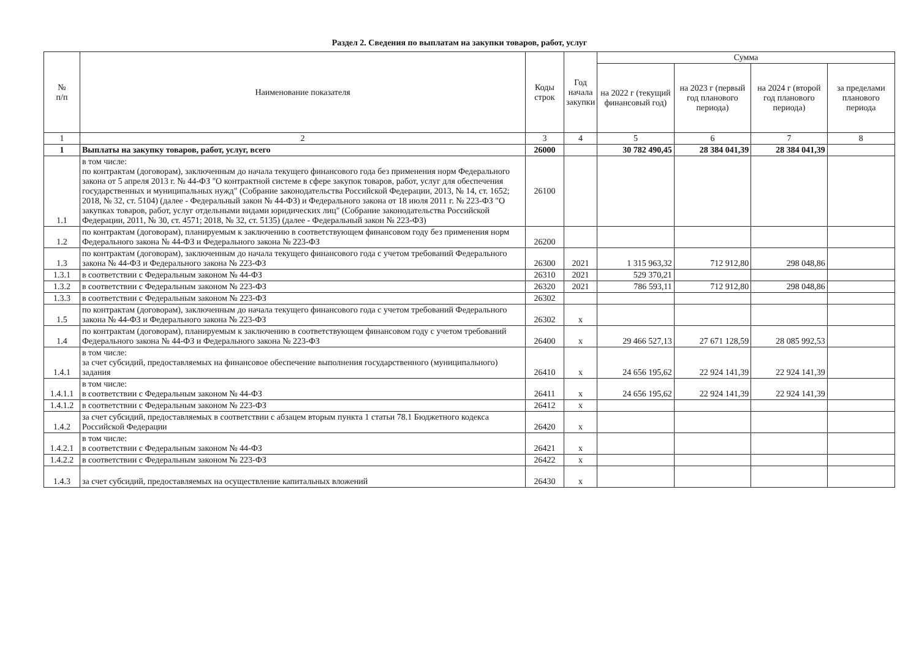Раздел 2. Сведения по выплатам на закупки товаров, работ, услуг
| № п/п | Наименование показателя | Коды строк | Год начала закупки | Сумма | | | |
| --- | --- | --- | --- | --- | --- | --- | --- |
| | | | | на 2022 г (текущий финансовый год) | на 2023 г (первый год планового периода) | на 2024 г (второй год планового периода) | за пределами планового периода |
| 1 | 2 | 3 | 4 | 5 | 6 | 7 | 8 |
| 1 | Выплаты на закупку товаров, работ, услуг, всего | 26000 | | 30 782 490,45 | 28 384 041,39 | 28 384 041,39 | |
| 1.1 | в том числе: по контрактам (договорам), заключенным до начала текущего финансового года без применения норм Федерального закона от 5 апреля 2013 г. № 44-ФЗ "О контрактной системе в сфере закупок товаров, работ, услуг для обеспечения государственных и муниципальных нужд" (Собрание законодательства Российской Федерации, 2013, № 14, ст. 1652; 2018, № 32, ст. 5104) (далее - Федеральный закон № 44-ФЗ) и Федерального закона от 18 июля 2011 г. № 223-ФЗ "О закупках товаров, работ, услуг отдельными видами юридических лиц" (Собрание законодательства Российской Федерации, 2011, № 30, ст. 4571; 2018, № 32, ст. 5135) (далее - Федеральный закон № 223-ФЗ) | 26100 | | | | | |
| 1.2 | по контрактам (договорам), планируемым к заключению в соответствующем финансовом году без применения норм Федерального закона № 44-ФЗ и Федерального закона № 223-ФЗ | 26200 | | | | | |
| 1.3 | по контрактам (договорам), заключенным до начала текущего финансового года с учетом требований Федерального закона № 44-ФЗ и Федерального закона № 223-ФЗ | 26300 | 2021 | 1 315 963,32 | 712 912,80 | 298 048,86 | |
| 1.3.1 | в соответствии с Федеральным законом № 44-ФЗ | 26310 | 2021 | 529 370,21 | | | |
| 1.3.2 | в соответствии с Федеральным законом № 223-ФЗ | 26320 | 2021 | 786 593,11 | 712 912,80 | 298 048,86 | |
| 1.3.3 | в соответствии с Федеральным законом № 223-ФЗ | 26302 | | | | | |
| 1.5 | по контрактам (договорам), заключенным до начала текущего финансового года с учетом требований Федерального закона № 44-ФЗ и Федерального закона № 223-ФЗ | 26302 | x | | | | |
| 1.4 | по контрактам (договорам), планируемым к заключению в соответствующем финансовом году с учетом требований Федерального закона № 44-ФЗ и Федерального закона № 223-ФЗ | 26400 | x | 29 466 527,13 | 27 671 128,59 | 28 085 992,53 | |
| 1.4.1 | в том числе: за счет субсидий, предоставляемых на финансовое обеспечение выполнения государственного (муниципального) задания | 26410 | x | 24 656 195,62 | 22 924 141,39 | 22 924 141,39 | |
| 1.4.1.1 | в том числе: в соответствии с Федеральным законом № 44-ФЗ | 26411 | x | 24 656 195,62 | 22 924 141,39 | 22 924 141,39 | |
| 1.4.1.2 | в соответствии с Федеральным законом № 223-ФЗ | 26412 | x | | | | |
| 1.4.2 | за счет субсидий, предоставляемых в соответствии с абзацем вторым пункта 1 статьи 78.1 Бюджетного кодекса Российской Федерации | 26420 | x | | | | |
| 1.4.2.1 | в том числе: в соответствии с Федеральным законом № 44-ФЗ | 26421 | x | | | | |
| 1.4.2.2 | в соответствии с Федеральным законом № 223-ФЗ | 26422 | x | | | | |
| 1.4.3 | за счет субсидий, предоставляемых на осуществление капитальных вложений | 26430 | x | | | | |